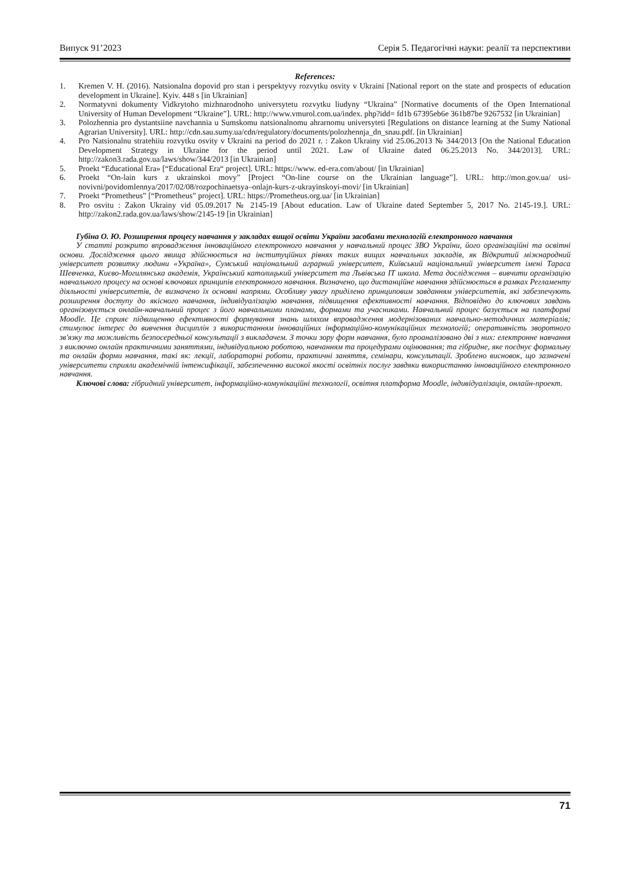Випуск 91’2023 Серія 5. Педагогічні науки: реалії та перспективи
References:
1. Kremen V. H. (2016). Natsionalna dopovid pro stan i perspektyvy rozvytku osvity v Ukraini [National report on the state and prospects of education development in Ukraine]. Kyiv. 448 s [in Ukrainian]
2. Normatyvni dokumenty Vidkrytoho mizhnarodnoho universytetu rozvytku liudyny “Ukraina” [Normative documents of the Open International University of Human Development “Ukraine”]. URL: http://www.vmurol.com.ua/index. php?idd= fd1b 67395eb6e 361b87be 9267532 [in Ukrainian]
3. Polozhennia pro dystantsiine navchannia u Sumskomu natsionalnomu ahrarnomu universyteti [Regulations on distance learning at the Sumy National Agrarian University]. URL: http://cdn.sau.sumy.ua/cdn/regulatory/documents/polozhennja_dn_snau.pdf. [in Ukrainian]
4. Pro Natsionalnu stratehiiu rozvytku osvity v Ukraini na period do 2021 r. : Zakon Ukrainy vid 25.06.2013 № 344/2013 [On the National Education Development Strategy in Ukraine for the period until 2021. Law of Ukraine dated 06.25.2013 No. 344/2013]. URL: http://zakon3.rada.gov.ua/laws/show/344/2013 [in Ukrainian]
5. Proekt “Educational Era» [“Educational Era“ project]. URL: https://www. ed-era.com/about/ [in Ukrainian]
6. Proekt “On-lain kurs z ukrainskoi movy” [Project “On-line course on the Ukrainian language”]. URL: http://mon.gov.ua/ usi-novivni/povidomlennya/2017/02/08/rozpochinaetsya–onlajn-kurs-z-ukrayinskoyi-movi/ [in Ukrainian]
7. Proekt “Prometheus” [“Prometheus” project]. URL: https://Prometheus.org.ua/ [in Ukrainian]
8. Pro osvitu : Zakon Ukrainy vid 05.09.2017 № 2145-19 [About education. Law of Ukraine dated September 5, 2017 No. 2145-19.]. URL: http://zakon2.rada.gov.ua/laws/show/2145-19 [in Ukrainian]
Губіна О. Ю. Розширення процесу навчання у закладах вищої освіти України засобами технологій електронного навчання
У статті розкрито впровадження інноваційного електронного навчання у навчальний процес ЗВО України, його організаційні та освітні основи. Дослідження цього явища здійснюється на інституційних рівнях таких вищих навчальних закладів, як Відкритий міжнародний університет розвитку людини «Україна», Сумський національний аграрний університет, Київський національний університет імені Тараса Шевченка, Києво-Могилянська академія, Український католицький університет та Львівська ІТ школа. Мета дослідження – вивчити організацію навчального процесу на основі ключових принципів електронного навчання. Визначено, що дистанційне навчання здійснюється в рамках Регламенту діяльності університетів, де визначено їх основні напрями. Особливу увагу приділено принциповим завданням університетів, які забезпечують розширення доступу до якісного навчання, індивідуалізацію навчання, підвищення ефективності навчання. Відповідно до ключових завдань організовується онлайн-навчальний процес з його навчальними планами, формами та учасниками. Навчальний процес базується на платформі Moodle. Це сприяє підвищенню ефективності формування знань шляхом впровадження модернізованих навчально-методичних матеріалів; стимулює інтерес до вивчення дисциплін з використанням інноваційних інформаційно-комунікаційних технологій; оперативність зворотного зв'язку та можливість безпосередньої консультації з викладачем. З точки зору форм навчання, було проаналізовано дві з них: електронне навчання з виключно онлайн практичними заняттями, індивідуальною роботою, навчанням та процедурами оцінювання; та гібридне, яке поєднує формальну та онлайн форми навчання, такі як: лекції, лабораторні роботи, практичні заняття, семінари, консультації. Зроблено висновок, що зазначені університети сприяли академічній інтенсифікації, забезпеченню високої якості освітніх послуг завдяки використанню інноваційного електронного навчання.
Ключові слова: гібридний університет, інформаційно-комунікаційні технології, освітня платформа Moodle, індивідуалізація, онлайн-проект.
71